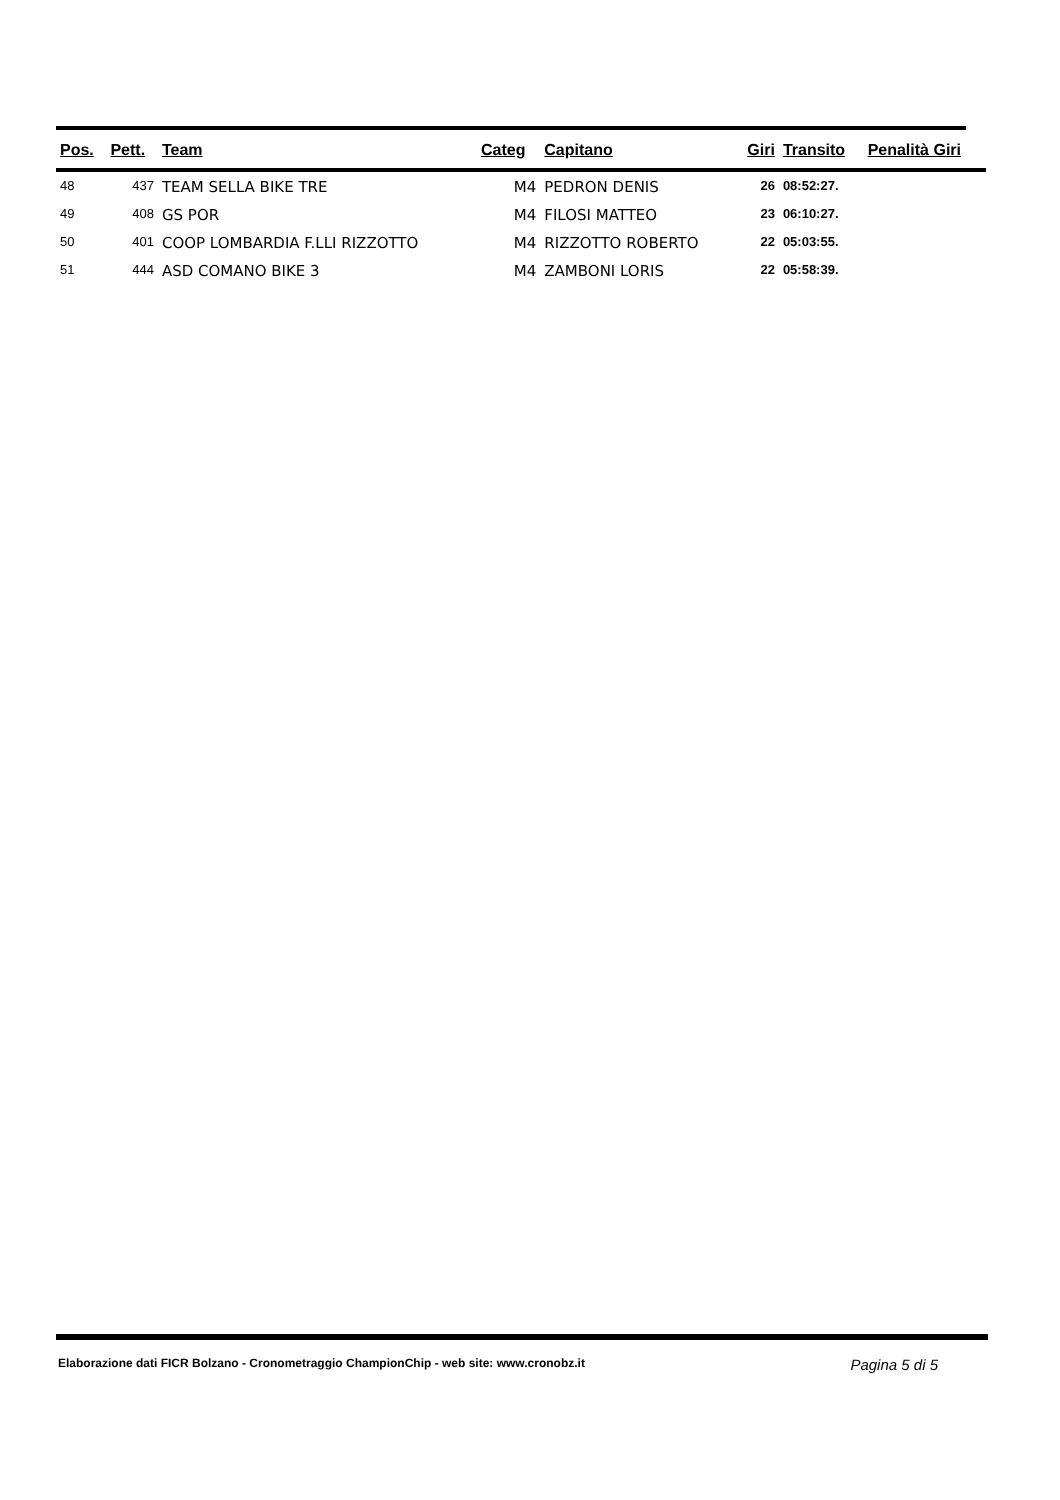| Pos. | Pett. | Team | Categ | Capitano | Giri | Transito | Penalità Giri |
| --- | --- | --- | --- | --- | --- | --- | --- |
| 48 | 437 | TEAM SELLA BIKE TRE | M4 | PEDRON DENIS | 26 | 08:52:27. | |
| 49 | 408 | GS POR | M4 | FILOSI MATTEO | 23 | 06:10:27. | |
| 50 | 401 | COOP LOMBARDIA F.LLI RIZZOTTO | M4 | RIZZOTTO ROBERTO | 22 | 05:03:55. | |
| 51 | 444 | ASD COMANO BIKE 3 | M4 | ZAMBONI LORIS | 22 | 05:58:39. | |
Elaborazione dati FICR Bolzano - Cronometraggio ChampionChip - web site: www.cronobz.it Pagina 5 di 5